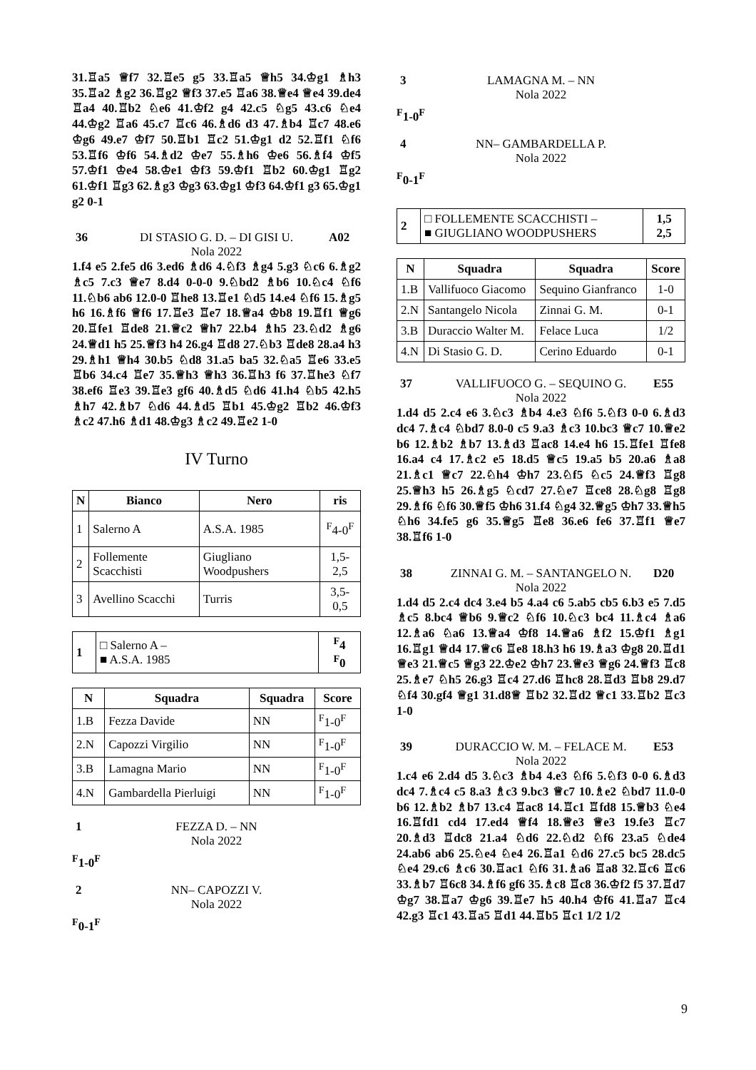31.♖a5 ♕f7 32.♖e5 g5 33.♖a5 ♕h5 34.♔g1 ♗h3 35.♖a2 ♗g2 36.♖g2 ♕f3 37.e5 ♖a6 38.♕e4 ♕e4 39.de4 ♖a4 40.♖b2 ♘e6 41.♔f2 g4 42.c5 ♘g5 43.c6 ♘e4 44.♔g2 ♖a6 45.c7 ♖c6 46.♗d6 d3 47.♗b4 ♖c7 48.e6 ♔g6 49.e7 ♔f7 50.♖b1 ♖c2 51.♔g1 d2 52.♖f1 ♘f6 53.♖f6 ♔f6 54.♗d2 ♔e7 55.♗h6 ♔e6 56.♗f4 ♔f5 57.♔f1 ♔e4 58.♔e1 ♔f3 59.♔f1 ♖b2 60.♔g1 ♖g2 61.♔f1 ♖g3 62.♗g3 ♔g3 63.♔g1 ♔f3 64.♔f1 g3 65.♔g1 g2 0-1
36 DI STASIO G. D. – DI GISI U. A02
Nola 2022
1.f4 e5 2.fe5 d6 3.ed6 ♗d6 4.♘f3 ♗g4 5.g3 ♘c6 6.♗g2 ♗c5 7.c3 ♕e7 8.d4 0-0-0 9.♘bd2 ♗b6 10.♘c4 ♘f6 11.♘b6 ab6 12.0-0 ♖he8 13.♖e1 ♘d5 14.e4 ♘f6 15.♗g5 h6 16.♗f6 ♕f6 17.♖e3 ♖e7 18.♕a4 ♔b8 19.♖f1 ♕g6 20.♖fe1 ♖de8 21.♕c2 ♕h7 22.b4 ♗h5 23.♘d2 ♗g6 24.♕d1 h5 25.♕f3 h4 26.g4 ♖d8 27.♘b3 ♖de8 28.a4 h3 29.♗h1 ♕h4 30.b5 ♘d8 31.a5 ba5 32.♘a5 ♖e6 33.e5 ♖b6 34.c4 ♖e7 35.♕h3 ♕h3 36.♖h3 f6 37.♖he3 ♘f7 38.ef6 ♖e3 39.♖e3 gf6 40.♗d5 ♘d6 41.h4 ♘b5 42.h5 ♗h7 42.♗b7 ♘d6 44.♗d5 ♖b1 45.♔g2 ♖b2 46.♔f3 ♗c2 47.h6 ♗d1 48.♔g3 ♗c2 49.♖e2 1-0
IV Turno
| N | Bianco | Nero | ris |
| --- | --- | --- | --- |
| 1 | Salerno A | A.S.A. 1985 | <sup>F</sup>4-0<sup>F</sup> |
| 2 | Follemente Scacchisti | Giugliano Woodpushers | 1,5-2,5 |
| 3 | Avellino Scacchi | Turris | 3,5-0,5 |
| 1 | □ Salerno A – ■ A.S.A. 1985 | <sup>F</sup>4 <sup>F</sup>0 |
| N | Squadra | Squadra | Score |
| --- | --- | --- | --- |
| 1.B | Fezza Davide | NN | <sup>F</sup>1-0<sup>F</sup> |
| 2.N | Capozzi Virgilio | NN | <sup>F</sup>1-0<sup>F</sup> |
| 3.B | Lamagna Mario | NN | <sup>F</sup>1-0<sup>F</sup> |
| 4.N | Gambardella Pierluigi | NN | <sup>F</sup>1-0<sup>F</sup> |
1 FEZZA D. – NN
Nola 2022
<sup>F</sup>1-0<sup>F</sup>
2 NN– CAPOZZI V.
Nola 2022
<sup>F</sup>0-1<sup>F</sup>
3 LAMAGNA M. – NN
Nola 2022
<sup>F</sup>1-0<sup>F</sup>
4 NN– GAMBARDELLA P.
Nola 2022
<sup>F</sup>0-1<sup>F</sup>
| 2 | □ FOLLEMENTE SCACCHISTI – ■ GIUGLIANO WOODPUSHERS | 1,5 2,5 |
| N | Squadra | Squadra | Score |
| --- | --- | --- | --- |
| 1.B | Vallifuoco Giacomo | Sequino Gianfranco | 1-0 |
| 2.N | Santangelo Nicola | Zinnai G. M. | 0-1 |
| 3.B | Duraccio Walter M. | Felace Luca | 1/2 |
| 4.N | Di Stasio G. D. | Cerino Eduardo | 0-1 |
37 VALLIFUOCO G. – SEQUINO G. E55
Nola 2022
1.d4 d5 2.c4 e6 3.♘c3 ♗b4 4.e3 ♘f6 5.♘f3 0-0 6.♗d3 dc4 7.♗c4 ♘bd7 8.0-0 c5 9.a3 ♗c3 10.bc3 ♕c7 10.♕e2 b6 12.♗b2 ♗b7 13.♗d3 ♖ac8 14.e4 h6 15.♖fe1 ♖fe8 16.a4 c4 17.♗c2 e5 18.d5 ♕c5 19.a5 b5 20.a6 ♗a8 21.♗c1 ♕c7 22.♘h4 ♔h7 23.♘f5 ♘c5 24.♕f3 ♖g8 25.♕h3 h5 26.♗g5 ♘cd7 27.♘e7 ♖ce8 28.♘g8 ♖g8 29.♗f6 ♘f6 30.♕f5 ♔h6 31.f4 ♘g4 32.♕g5 ♔h7 33.♕h5 ♘h6 34.fe5 g6 35.♕g5 ♖e8 36.e6 fe6 37.♖f1 ♕e7 38.♖f6 1-0
38 ZINNAI G. M. – SANTANGELO N. D20
Nola 2022
1.d4 d5 2.c4 dc4 3.e4 b5 4.a4 c6 5.ab5 cb5 6.b3 e5 7.d5 ♗c5 8.bc4 ♕b6 9.♕c2 ♘f6 10.♘c3 bc4 11.♗c4 ♗a6 12.♗a6 ♘a6 13.♕a4 ♔f8 14.♕a6 ♗f2 15.♔f1 ♗g1 16.♖g1 ♕d4 17.♕c6 ♖e8 18.h3 h6 19.♗a3 ♔g8 20.♖d1 ♕e3 21.♕c5 ♕g3 22.♔e2 ♔h7 23.♕e3 ♕g6 24.♕f3 ♖c8 25.♗e7 ♘h5 26.g3 ♖c4 27.d6 ♖hc8 28.♖d3 ♖b8 29.d7 ♘f4 30.gf4 ♕g1 31.d8♕ ♖b2 32.♖d2 ♕c1 33.♖b2 ♖c3 1-0
39 DURACCIO W. M. – FELACE M. E53
Nola 2022
1.c4 e6 2.d4 d5 3.♘c3 ♗b4 4.e3 ♘f6 5.♘f3 0-0 6.♗d3 dc4 7.♗c4 c5 8.a3 ♗c3 9.bc3 ♕c7 10.♗e2 ♘bd7 11.0-0 b6 12.♗b2 ♗b7 13.c4 ♖ac8 14.♖c1 ♖fd8 15.♕b3 ♘e4 16.♖fd1 cd4 17.ed4 ♕f4 18.♕e3 ♕e3 19.fe3 ♖c7 20.♗d3 ♖dc8 21.a4 ♘d6 22.♘d2 ♘f6 23.a5 ♘de4 24.ab6 ab6 25.♘e4 ♘e4 26.♖a1 ♘d6 27.c5 bc5 28.dc5 ♘e4 29.c6 ♗c6 30.♖ac1 ♘f6 31.♗a6 ♖a8 32.♖c6 ♖c6 33.♗b7 ♖6c8 34.♗f6 gf6 35.♗c8 ♖c8 36.♔f2 f5 37.♖d7 ♔g7 38.♖a7 ♔g6 39.♖e7 h5 40.h4 ♔f6 41.♖a7 ♖c4 42.g3 ♖c1 43.♖a5 ♖d1 44.♖b5 ♖c1 1/2 1/2
9